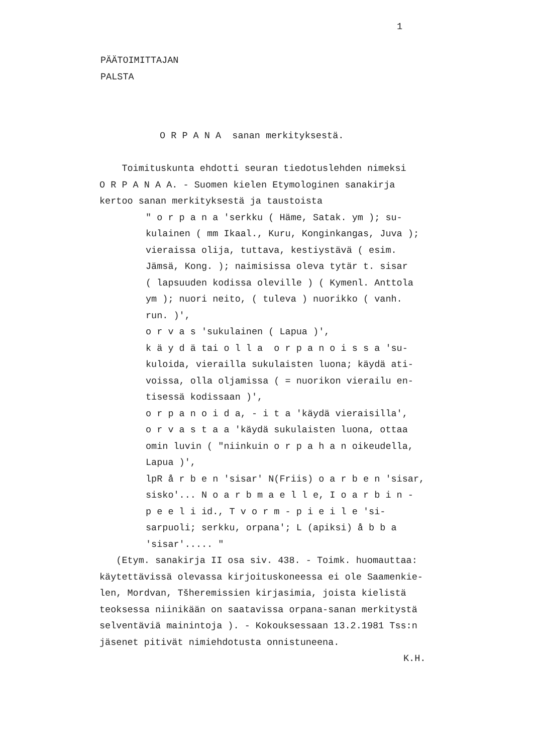1
PÄÄTOIMITTAJAN
PALSTA
O R P A N A sanan merkityksestä.
Toimituskunta ehdotti seuran tiedotuslehden nimeksi
O R P A N A A. - Suomen kielen Etymologinen sanakirja
kertoo sanan merkityksestä ja taustoista
" o r p a n a ′serkku ( Häme, Satak. ym ); su-
kulainen ( mm Ikaal., Kuru, Konginkangas, Juva );
vieraissa olija, tuttava, kestiystävä ( esim.
Jämsä, Kong. ); naimisissa oleva tytär t. sisar
( lapsuuden kodissa oleville ) ( Kymenl. Anttola
ym ); nuori neito, ( tuleva ) nuorikko ( vanh.
run. )′,
o r v a s ′sukulainen ( Lapua )′,
k ä y d ä tai o l l a o r p a n o i s s a ′su-
kuloida, vierailla sukulaisten luona; käydä ati-
voissa, olla oljamissa ( = nuorikon vierailu en-
tisessä kodissaan )′,
o r p a n o i d a, - i t a ′käydä vieraisilla′,
o r v a s t a a ′käydä sukulaisten luona, ottaa
omin luvin ( "niinkuin o r p a h a n oikeudella,
Lapua )′,
lpR å r b e n ′sisar′ N(Friis) o a r b e n ′sisar,
sisko′... N o a r b m a e l l e, I o a r b i n -
p e e l i id., T v o r m - p i e i l e ′si-
sarpuoli; serkku, orpana′; L (apiksi) å b b a
′sisar′..... "
(Etym. sanakirja II osa siv. 438. - Toimk. huomauttaa:
käytettävissä olevassa kirjoituskoneessa ei ole Saamenkie-
len, Mordvan, Tšheremissien kirjasimia, joista kielistä
teoksessa niinikään on saatavissa orpana-sanan merkitystä
selventäviä mainintoja ). - Kokouksessaan 13.2.1981 Tss:n
jäsenet pitivät nimiehdotusta onnistuneena.
K.H.